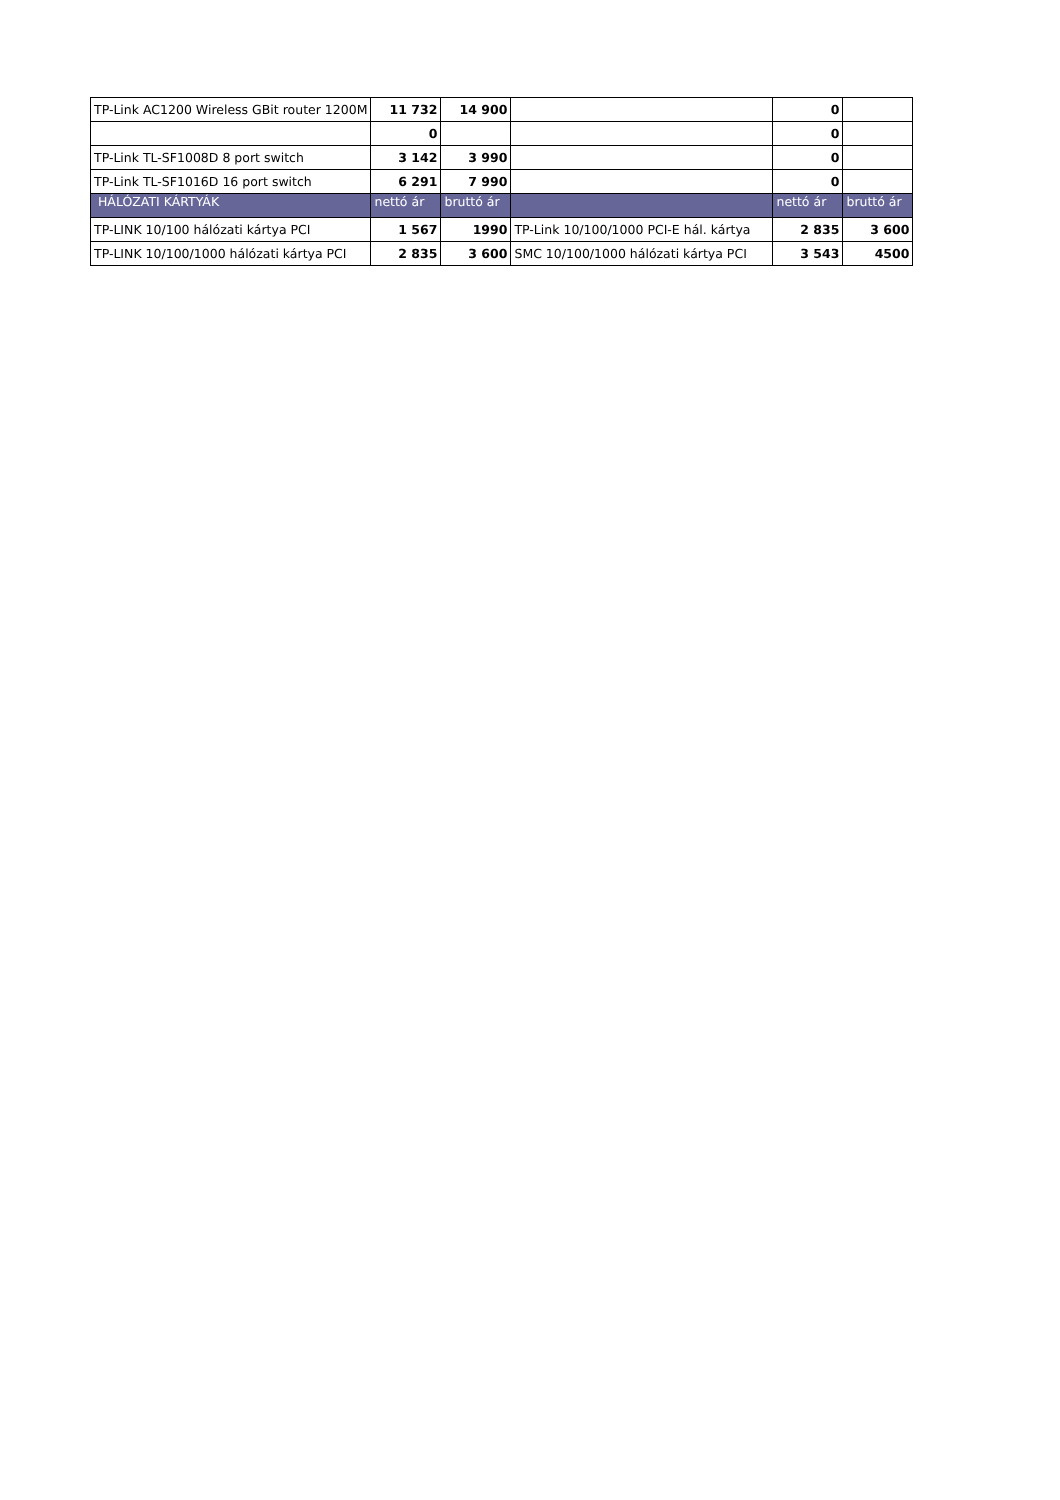| TP-Link AC1200 Wireless GBit router 1200M | 11 732 | 14 900 | | 0 | |
| | 0 | | | 0 | |
| TP-Link TL-SF1008D 8 port switch | 3 142 | 3 990 | | 0 | |
| TP-Link TL-SF1016D 16 port switch | 6 291 | 7 990 | | 0 | |
| HÁLÓZATI KÁRTYÁK | nettó ár | bruttó ár | | nettó ár | bruttó ár |
| TP-LINK 10/100 hálózati kártya PCI | 1 567 | 1990 | TP-Link 10/100/1000 PCI-E hál. kártya | 2 835 | 3 600 |
| TP-LINK 10/100/1000 hálózati kártya PCI | 2 835 | 3 600 | SMC 10/100/1000 hálózati kártya PCI | 3 543 | 4500 |